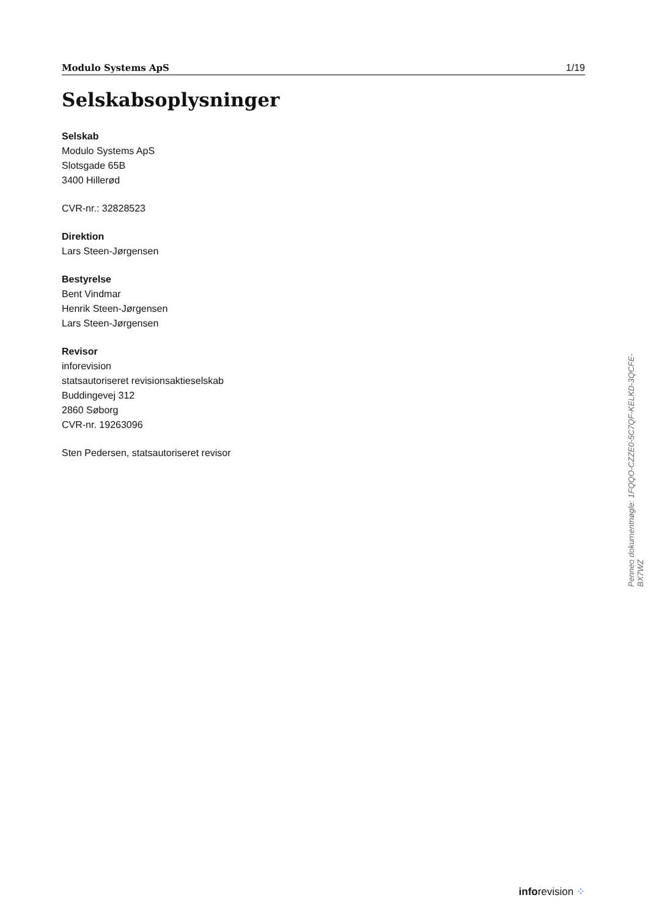Modulo Systems ApS 1/19
Selskabsoplysninger
Selskab
Modulo Systems ApS
Slotsgade 65B
3400 Hillerød
CVR-nr.: 32828523
Direktion
Lars Steen-Jørgensen
Bestyrelse
Bent Vindmar
Henrik Steen-Jørgensen
Lars Steen-Jørgensen
Revisor
inforevision
statsautoriseret revisionsaktieselskab
Buddingevej 312
2860 Søborg
CVR-nr. 19263096
Sten Pedersen, statsautoriseret revisor
Penneo dokumentnøgle: 1FQQO-CZZE0-5C7QF-KELKD-3QCFE-BX7WZ
inforevision ⁘